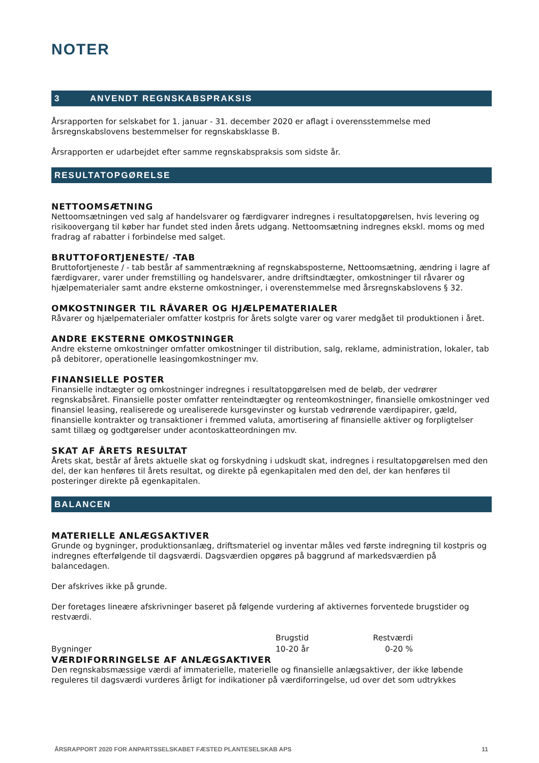NOTER
3 ANVENDT REGNSKABSPRAKSIS
Årsrapporten for selskabet for 1. januar - 31. december 2020 er aflagt i overensstemmelse med årsregnskabslovens bestemmelser for regnskabsklasse B.
Årsrapporten er udarbejdet efter samme regnskabspraksis som sidste år.
RESULTATOPGØRELSE
NETTOOMSÆTNING
Nettoomsætningen ved salg af handelsvarer og færdigvarer indregnes i resultatopgørelsen, hvis levering og risikoovergang til køber har fundet sted inden årets udgang. Nettoomsætning indregnes ekskl. moms og med fradrag af rabatter i forbindelse med salget.
BRUTTOFORTJENESTE/ -TAB
Bruttofortjeneste / - tab består af sammentrækning af regnskabsposterne, Nettoomsætning, ændring i lagre af færdigvarer, varer under fremstilling og handelsvarer, andre driftsindtægter, omkostninger til råvarer og hjælpematerialer samt andre eksterne omkostninger, i overenstemmelse med årsregnskabslovens § 32.
OMKOSTNINGER TIL RÅVARER OG HJÆLPEMATERIALER
Råvarer og hjælpematerialer omfatter kostpris for årets solgte varer og varer medgået til produktionen i året.
ANDRE EKSTERNE OMKOSTNINGER
Andre eksterne omkostninger omfatter omkostninger til distribution, salg, reklame, administration, lokaler, tab på debitorer, operationelle leasingomkostninger mv.
FINANSIELLE POSTER
Finansielle indtægter og omkostninger indregnes i resultatopgørelsen med de beløb, der vedrører regnskabsåret. Finansielle poster omfatter renteindtægter og renteomkostninger, finansielle omkostninger ved finansiel leasing, realiserede og urealiserede kursgevinster og kurstab vedrørende værdipapirer, gæld, finansielle kontrakter og transaktioner i fremmed valuta, amortisering af finansielle aktiver og forpligtelser samt tillæg og godtgørelser under acontoskatteordningen mv.
SKAT AF ÅRETS RESULTAT
Årets skat, består af årets aktuelle skat og forskydning i udskudt skat, indregnes i resultatopgørelsen med den del, der kan henføres til årets resultat, og direkte på egenkapitalen med den del, der kan henføres til posteringer direkte på egenkapitalen.
BALANCEN
MATERIELLE ANLÆGSAKTIVER
Grunde og bygninger, produktionsanlæg, driftsmateriel og inventar måles ved første indregning til kostpris og indregnes efterfølgende til dagsværdi. Dagsværdien opgøres på baggrund af markedsværdien på balancedagen.
Der afskrives ikke på grunde.
Der foretages lineære afskrivninger baseret på følgende vurdering af aktivernes forventede brugstider og restværdi.
| | Brugstid | Restværdi | |
| --- | --- | --- | --- |
| Bygninger | 10-20 år | 0-20 % | |
VÆRDIFORRINGELSE AF ANLÆGSAKTIVER
Den regnskabsmæssige værdi af immaterielle, materielle og finansielle anlægsaktiver, der ikke løbende reguleres til dagsværdi vurderes årligt for indikationer på værdiforringelse, ud over det som udtrykkes
ÅRSRAPPORT 2020 FOR ANPARTSSELSKABET FÆSTED PLANTESELSKAB APS 11